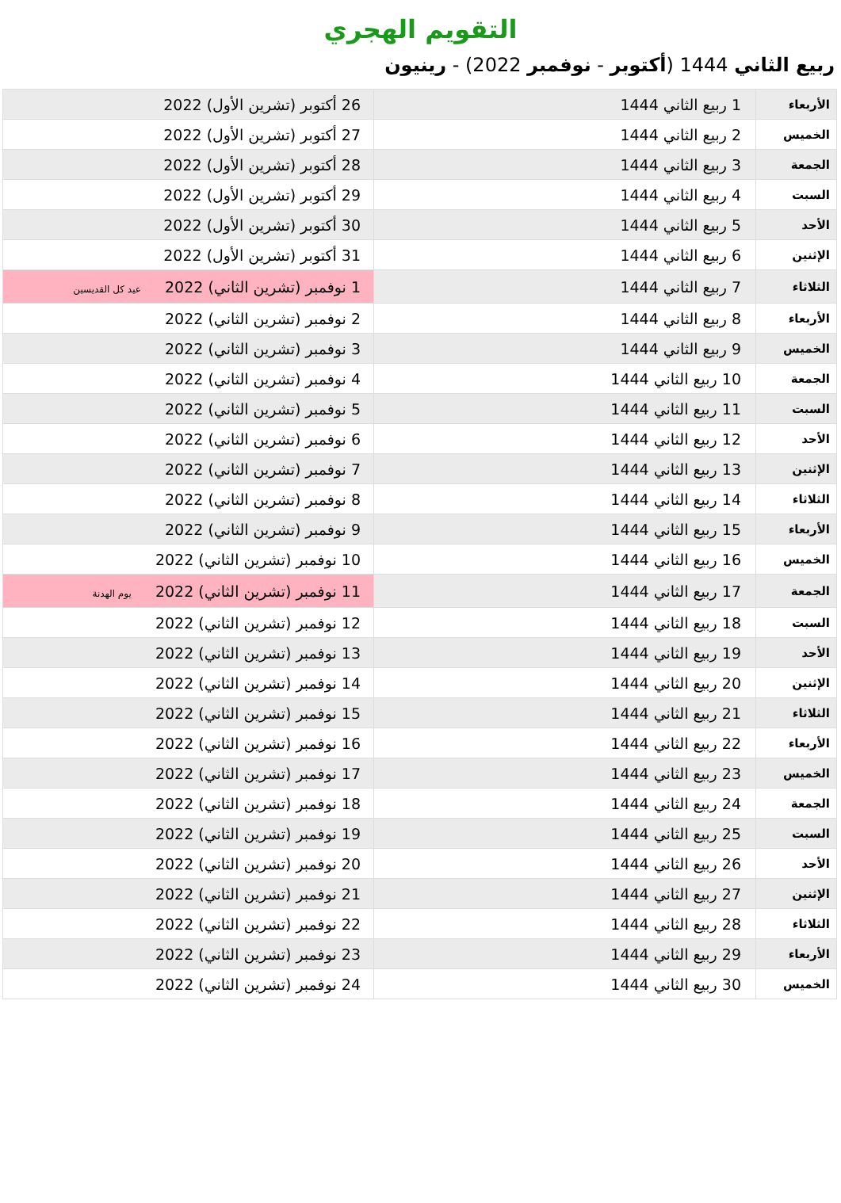التقويم الهجري
ربيع الثاني 1444 (أكتوبر - نوفمبر 2022) - رينيون
| الأربعاء | 1 ربيع الثاني 1444 | 26 أكتوبر (تشرين الأول) 2022 |
| الخميس | 2 ربيع الثاني 1444 | 27 أكتوبر (تشرين الأول) 2022 |
| الجمعة | 3 ربيع الثاني 1444 | 28 أكتوبر (تشرين الأول) 2022 |
| السبت | 4 ربيع الثاني 1444 | 29 أكتوبر (تشرين الأول) 2022 |
| الأحد | 5 ربيع الثاني 1444 | 30 أكتوبر (تشرين الأول) 2022 |
| الإثنين | 6 ربيع الثاني 1444 | 31 أكتوبر (تشرين الأول) 2022 |
| الثلاثاء | 7 ربيع الثاني 1444 | 1 نوفمبر (تشرين الثاني) 2022 عيد كل القديسين |
| الأربعاء | 8 ربيع الثاني 1444 | 2 نوفمبر (تشرين الثاني) 2022 |
| الخميس | 9 ربيع الثاني 1444 | 3 نوفمبر (تشرين الثاني) 2022 |
| الجمعة | 10 ربيع الثاني 1444 | 4 نوفمبر (تشرين الثاني) 2022 |
| السبت | 11 ربيع الثاني 1444 | 5 نوفمبر (تشرين الثاني) 2022 |
| الأحد | 12 ربيع الثاني 1444 | 6 نوفمبر (تشرين الثاني) 2022 |
| الإثنين | 13 ربيع الثاني 1444 | 7 نوفمبر (تشرين الثاني) 2022 |
| الثلاثاء | 14 ربيع الثاني 1444 | 8 نوفمبر (تشرين الثاني) 2022 |
| الأربعاء | 15 ربيع الثاني 1444 | 9 نوفمبر (تشرين الثاني) 2022 |
| الخميس | 16 ربيع الثاني 1444 | 10 نوفمبر (تشرين الثاني) 2022 |
| الجمعة | 17 ربيع الثاني 1444 | 11 نوفمبر (تشرين الثاني) 2022 يوم الهدنة |
| السبت | 18 ربيع الثاني 1444 | 12 نوفمبر (تشرين الثاني) 2022 |
| الأحد | 19 ربيع الثاني 1444 | 13 نوفمبر (تشرين الثاني) 2022 |
| الإثنين | 20 ربيع الثاني 1444 | 14 نوفمبر (تشرين الثاني) 2022 |
| الثلاثاء | 21 ربيع الثاني 1444 | 15 نوفمبر (تشرين الثاني) 2022 |
| الأربعاء | 22 ربيع الثاني 1444 | 16 نوفمبر (تشرين الثاني) 2022 |
| الخميس | 23 ربيع الثاني 1444 | 17 نوفمبر (تشرين الثاني) 2022 |
| الجمعة | 24 ربيع الثاني 1444 | 18 نوفمبر (تشرين الثاني) 2022 |
| السبت | 25 ربيع الثاني 1444 | 19 نوفمبر (تشرين الثاني) 2022 |
| الأحد | 26 ربيع الثاني 1444 | 20 نوفمبر (تشرين الثاني) 2022 |
| الإثنين | 27 ربيع الثاني 1444 | 21 نوفمبر (تشرين الثاني) 2022 |
| الثلاثاء | 28 ربيع الثاني 1444 | 22 نوفمبر (تشرين الثاني) 2022 |
| الأربعاء | 29 ربيع الثاني 1444 | 23 نوفمبر (تشرين الثاني) 2022 |
| الخميس | 30 ربيع الثاني 1444 | 24 نوفمبر (تشرين الثاني) 2022 |